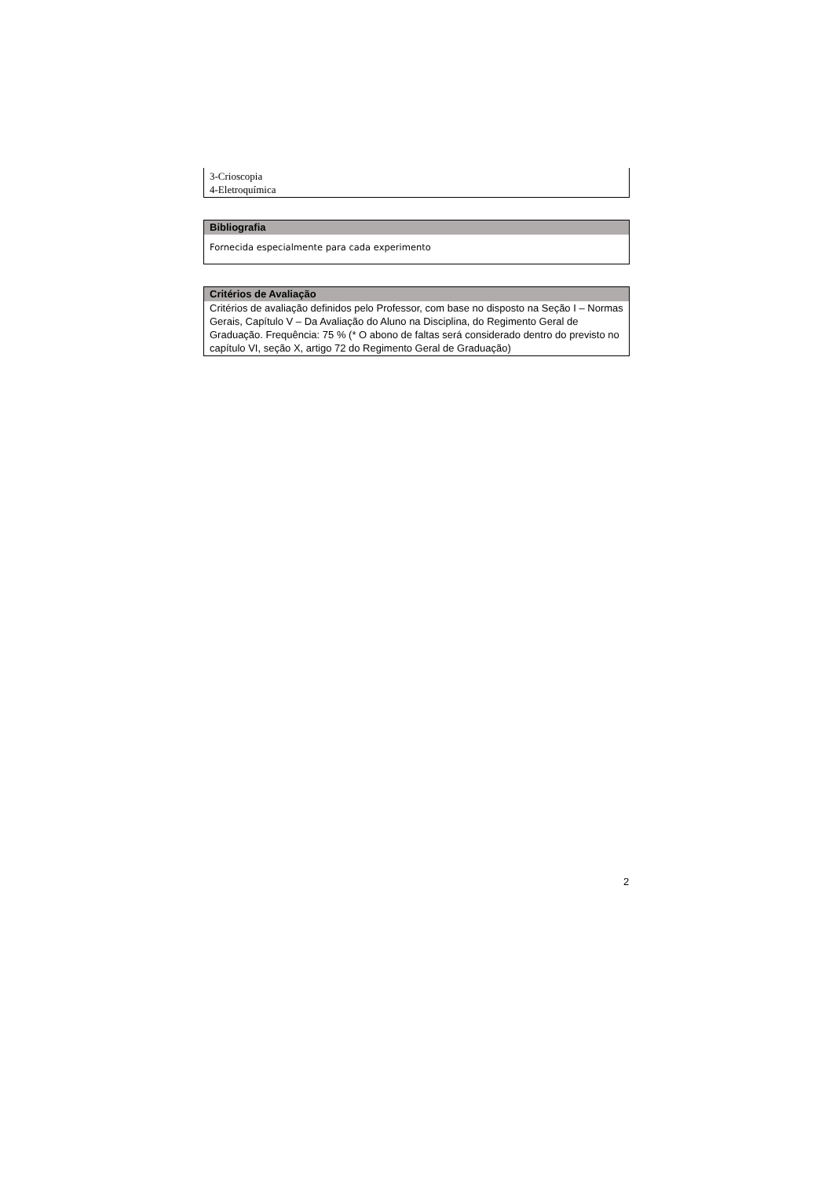3-Crioscopia
4-Eletroquímica
Bibliografia
Fornecida especialmente para cada experimento
Critérios de Avaliação
Critérios de avaliação definidos pelo Professor, com base no disposto na Seção I – Normas Gerais, Capítulo V – Da Avaliação do Aluno na Disciplina, do Regimento Geral de Graduação. Frequência: 75 % (* O abono de faltas será considerado dentro do previsto no capítulo VI, seção X, artigo 72 do Regimento Geral de Graduação)
2